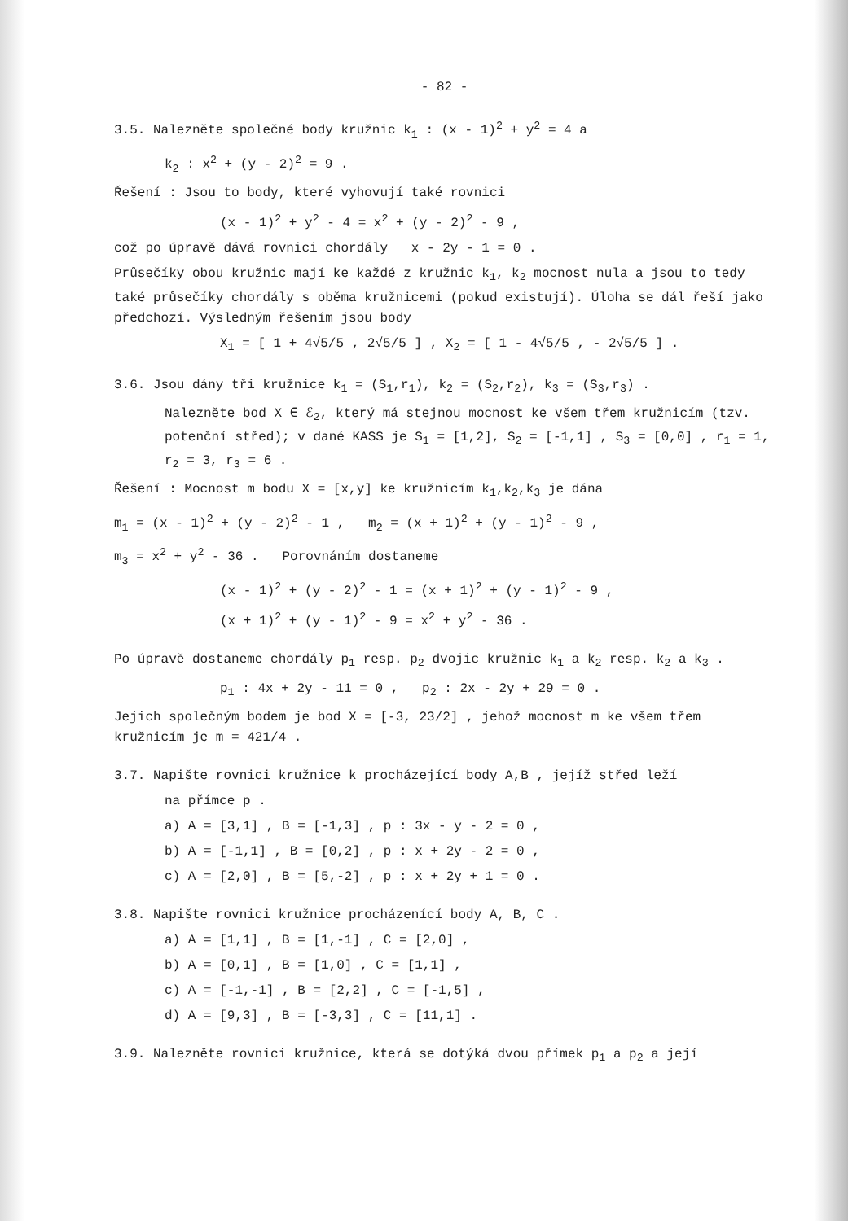- 82 -
3.5. Nalezněte společné body kružnic k<sub>1</sub> : (x - 1)<sup>2</sup> + y<sup>2</sup> = 4 a
k<sub>2</sub> : x<sup>2</sup> + (y - 2)<sup>2</sup> = 9 .
Řešení : Jsou to body, které vyhovují také rovnici
(x - 1)<sup>2</sup> + y<sup>2</sup> - 4 = x<sup>2</sup> + (y - 2)<sup>2</sup> - 9 ,
což po úpravě dává rovnici chordály x - 2y - 1 = 0 .
Průsečíky obou kružnic mají ke každé z kružnic k<sub>1</sub>, k<sub>2</sub> mocnost nula a jsou to tedy také průsečíky chordály s oběma kružnicemi (pokud existují). Úloha se dál řeší jako předchozí. Výsledným řešením jsou body
X<sub>1</sub> = [ 1 + 4√5/5 , 2√5/5 ] , X<sub>2</sub> = [ 1 - 4√5/5 , - 2√5/5 ] .
3.6. Jsou dány tři kružnice k<sub>1</sub> = (S<sub>1</sub>,r<sub>1</sub>), k<sub>2</sub> = (S<sub>2</sub>,r<sub>2</sub>), k<sub>3</sub> = (S<sub>3</sub>,r<sub>3</sub>) .
Nalezněte bod X ∈ ℰ<sub>2</sub>, který má stejnou mocnost ke všem třem kružnicím (tzv. potenční střed); v dané KASS je S<sub>1</sub> = [1,2], S<sub>2</sub> = [-1,1] , S<sub>3</sub> = [0,0] , r<sub>1</sub> = 1, r<sub>2</sub> = 3, r<sub>3</sub> = 6 .
Řešení : Mocnost m bodu X = [x,y] ke kružnicím k<sub>1</sub>,k<sub>2</sub>,k<sub>3</sub> je dána
m<sub>1</sub> = (x - 1)<sup>2</sup> + (y - 2)<sup>2</sup> - 1 , m<sub>2</sub> = (x + 1)<sup>2</sup> + (y - 1)<sup>2</sup> - 9 ,
m<sub>3</sub> = x<sup>2</sup> + y<sup>2</sup> - 36 . Porovnáním dostaneme
(x - 1)<sup>2</sup> + (y - 2)<sup>2</sup> - 1 = (x + 1)<sup>2</sup> + (y - 1)<sup>2</sup> - 9 ,
(x + 1)<sup>2</sup> + (y - 1)<sup>2</sup> - 9 = x<sup>2</sup> + y<sup>2</sup> - 36 .
Po úpravě dostaneme chordály p<sub>1</sub> resp. p<sub>2</sub> dvojic kružnic k<sub>1</sub> a k<sub>2</sub> resp. k<sub>2</sub> a k<sub>3</sub> .
p<sub>1</sub> : 4x + 2y - 11 = 0 , p<sub>2</sub> : 2x - 2y + 29 = 0 .
Jejich společným bodem je bod X = [-3, 23/2] , jehož mocnost m ke všem třem kružnicím je m = 421/4 .
3.7. Napište rovnici kružnice k procházející body A,B , jejíž střed leží
na přímce p .
a) A = [3,1] , B = [-1,3] , p : 3x - y - 2 = 0 ,
b) A = [-1,1] , B = [0,2] , p : x + 2y - 2 = 0 ,
c) A = [2,0] , B = [5,-2] , p : x + 2y + 1 = 0 .
3.8. Napište rovnici kružnice procházenící body A, B, C .
a) A = [1,1] , B = [1,-1] , C = [2,0] ,
b) A = [0,1] , B = [1,0] , C = [1,1] ,
c) A = [-1,-1] , B = [2,2] , C = [-1,5] ,
d) A = [9,3] , B = [-3,3] , C = [11,1] .
3.9. Nalezněte rovnici kružnice, která se dotýká dvou přímek p<sub>1</sub> a p<sub>2</sub> a její